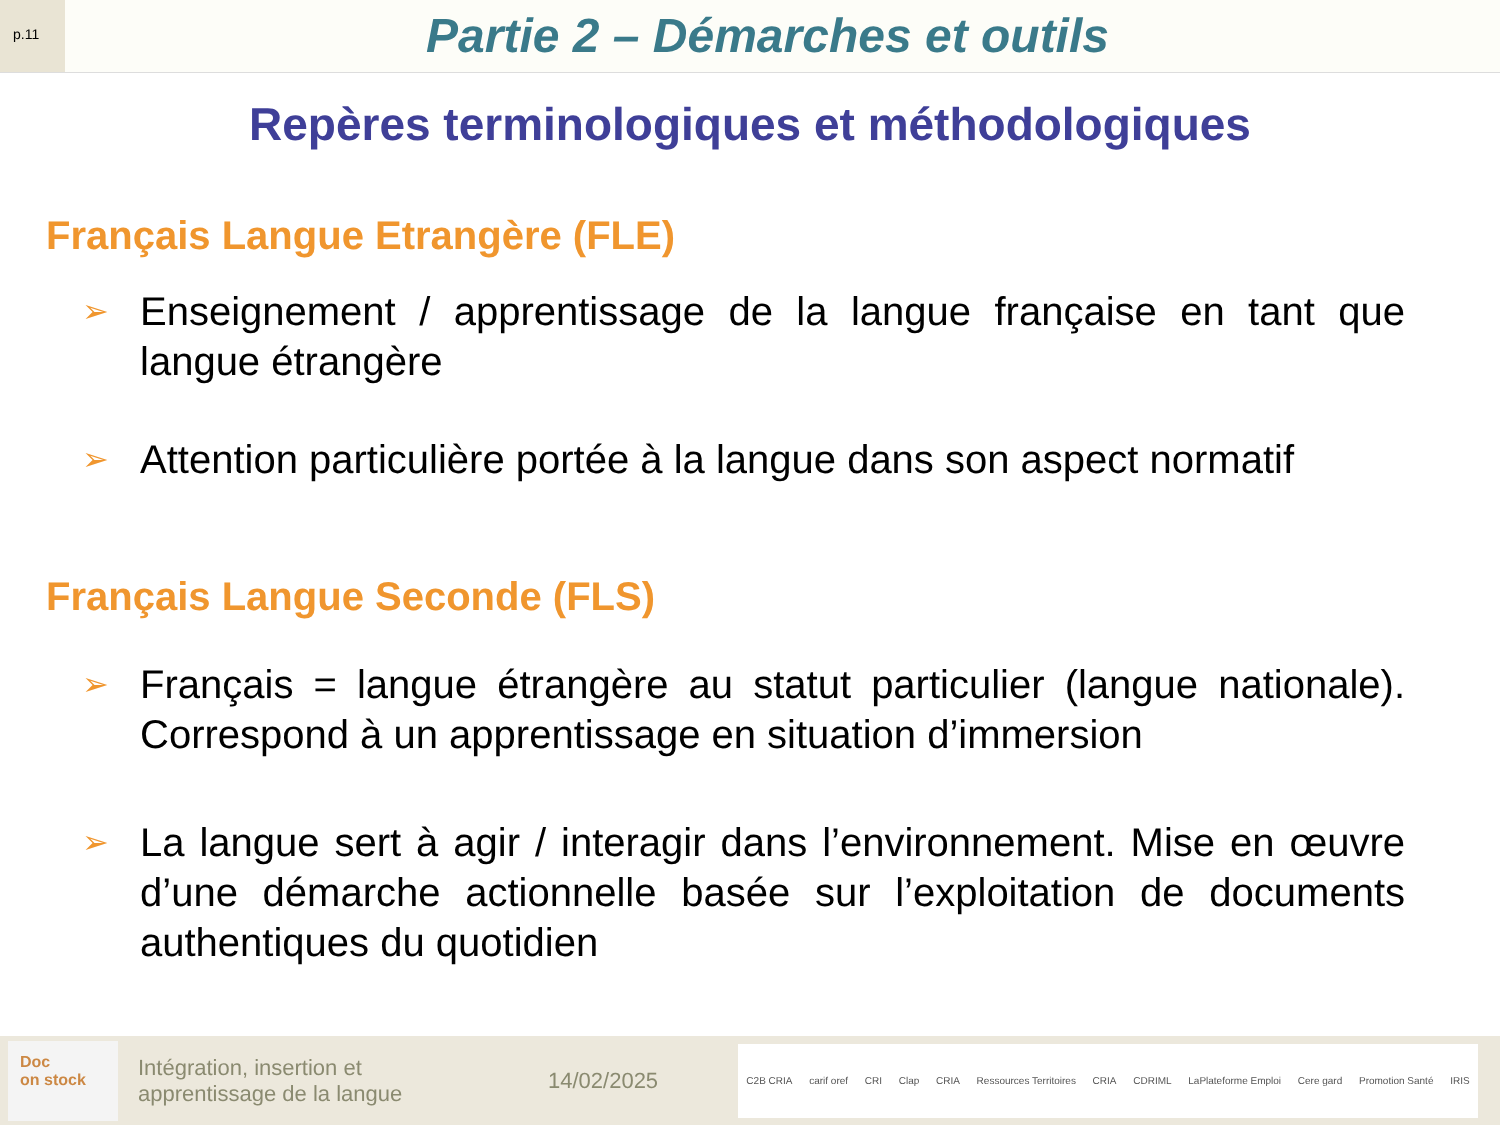p.11
Partie 2 – Démarches et outils
Repères terminologiques et méthodologiques
Français Langue Etrangère (FLE)
➢
Enseignement / apprentissage de la langue française en tant que langue étrangère
➢
Attention particulière portée à la langue dans son aspect normatif
Français Langue Seconde (FLS)
➢
Français = langue étrangère au statut particulier (langue nationale). Correspond à un apprentissage en situation d’immersion
➢
La langue sert à agir / interagir dans l’environnement. Mise en œuvre d’une démarche actionnelle basée sur l’exploitation de documents authentiques du quotidien
Doc
on stock
Intégration, insertion et
apprentissage de la langue
14/02/2025
C2B CRIA carif oref CRI Clap CRIA Ressources Territoires CRIA CDRIML LaPlateforme Emploi Cere gard Promotion Santé IRIS